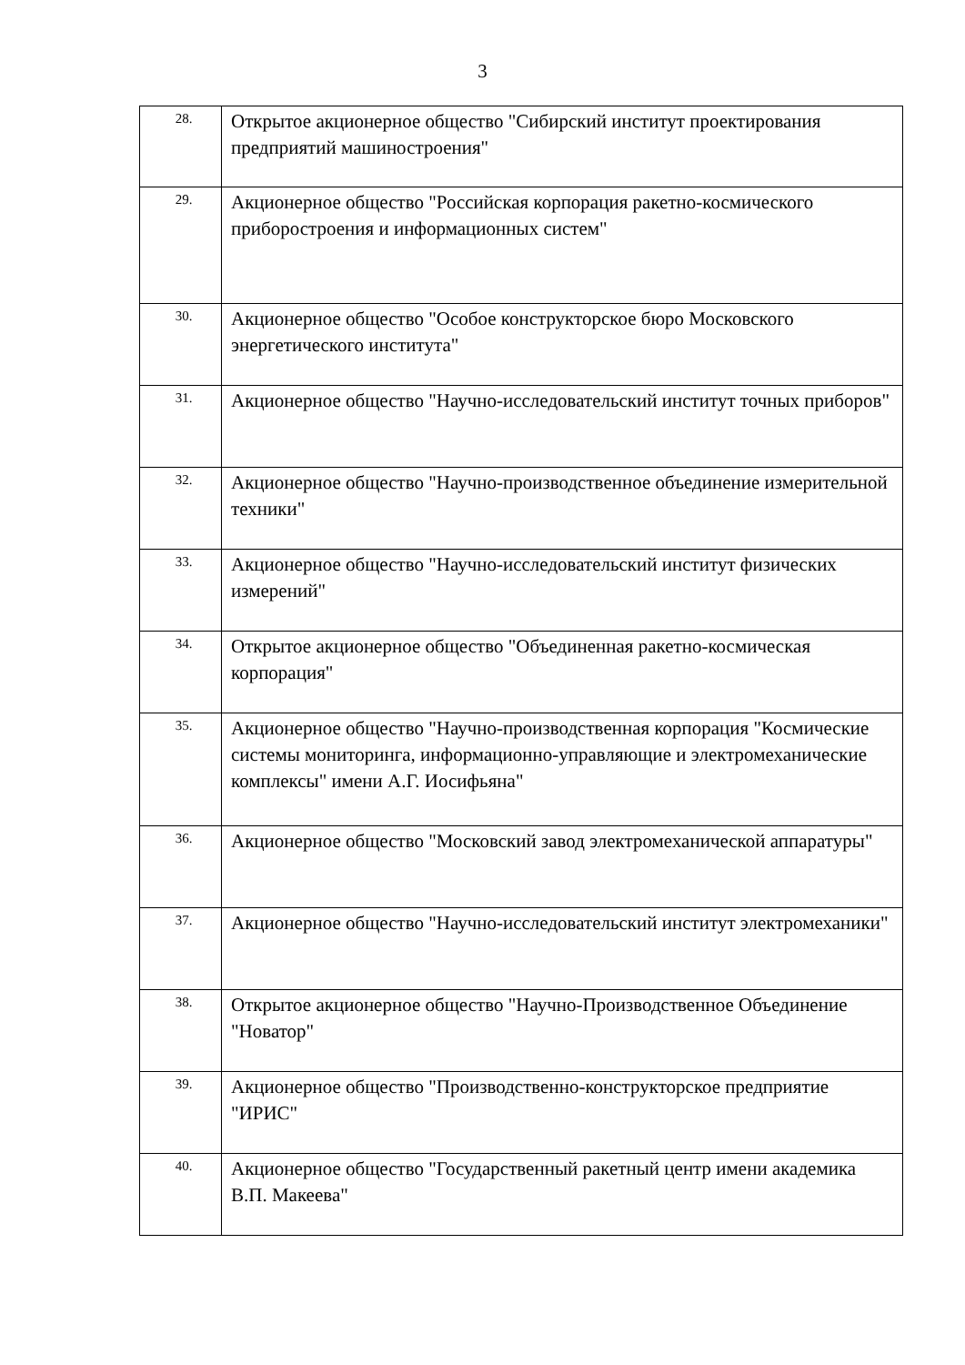3
| 28. | Открытое акционерное общество "Сибирский институт проектирования предприятий машиностроения" |
| 29. | Акционерное общество "Российская корпорация ракетно-космического приборостроения и информационных систем" |
| 30. | Акционерное общество "Особое конструкторское бюро Московского энергетического института" |
| 31. | Акционерное общество "Научно-исследовательский институт точных приборов" |
| 32. | Акционерное общество "Научно-производственное объединение измерительной техники" |
| 33. | Акционерное общество "Научно-исследовательский институт физических измерений" |
| 34. | Открытое акционерное общество "Объединенная ракетно-космическая корпорация" |
| 35. | Акционерное общество "Научно-производственная корпорация "Космические системы мониторинга, информационно-управляющие и электромеханические комплексы" имени А.Г. Иосифьяна" |
| 36. | Акционерное общество "Московский завод электромеханической аппаратуры" |
| 37. | Акционерное общество "Научно-исследовательский институт электромеханики" |
| 38. | Открытое акционерное общество "Научно-Производственное Объединение "Новатор" |
| 39. | Акционерное общество "Производственно-конструкторское предприятие "ИРИС" |
| 40. | Акционерное общество "Государственный ракетный центр имени академика В.П. Макеева" |